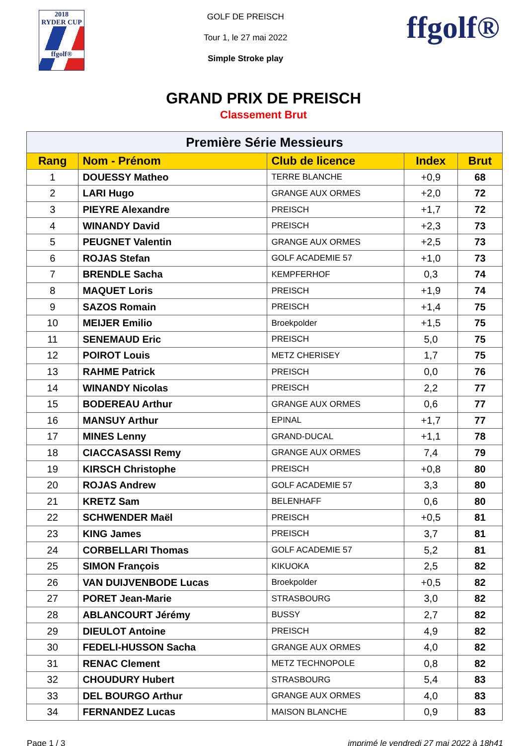2018
RYDER CUP
ffgolf®
GOLF DE PREISCH
Tour 1, le 27 mai 2022
Simple Stroke play
ffgolf®
GRAND PRIX DE PREISCH
Classement Brut
| Première Série Messieurs | | | | |
| --- | --- | --- | --- | --- |
| Rang | Nom - Prénom | Club de licence | Index | Brut |
| 1 | DOUESSY Matheo | TERRE BLANCHE | +0,9 | 68 |
| 2 | LARI Hugo | GRANGE AUX ORMES | +2,0 | 72 |
| 3 | PIEYRE Alexandre | PREISCH | +1,7 | 72 |
| 4 | WINANDY David | PREISCH | +2,3 | 73 |
| 5 | PEUGNET Valentin | GRANGE AUX ORMES | +2,5 | 73 |
| 6 | ROJAS Stefan | GOLF ACADEMIE 57 | +1,0 | 73 |
| 7 | BRENDLE Sacha | KEMPFERHOF | 0,3 | 74 |
| 8 | MAQUET Loris | PREISCH | +1,9 | 74 |
| 9 | SAZOS Romain | PREISCH | +1,4 | 75 |
| 10 | MEIJER Emilio | Broekpolder | +1,5 | 75 |
| 11 | SENEMAUD Eric | PREISCH | 5,0 | 75 |
| 12 | POIROT Louis | METZ CHERISEY | 1,7 | 75 |
| 13 | RAHME Patrick | PREISCH | 0,0 | 76 |
| 14 | WINANDY Nicolas | PREISCH | 2,2 | 77 |
| 15 | BODEREAU Arthur | GRANGE AUX ORMES | 0,6 | 77 |
| 16 | MANSUY Arthur | EPINAL | +1,7 | 77 |
| 17 | MINES Lenny | GRAND-DUCAL | +1,1 | 78 |
| 18 | CIACCASASSI Remy | GRANGE AUX ORMES | 7,4 | 79 |
| 19 | KIRSCH Christophe | PREISCH | +0,8 | 80 |
| 20 | ROJAS Andrew | GOLF ACADEMIE 57 | 3,3 | 80 |
| 21 | KRETZ Sam | BELENHAFF | 0,6 | 80 |
| 22 | SCHWENDER Maël | PREISCH | +0,5 | 81 |
| 23 | KING James | PREISCH | 3,7 | 81 |
| 24 | CORBELLARI Thomas | GOLF ACADEMIE 57 | 5,2 | 81 |
| 25 | SIMON François | KIKUOKA | 2,5 | 82 |
| 26 | VAN DUIJVENBODE Lucas | Broekpolder | +0,5 | 82 |
| 27 | PORET Jean-Marie | STRASBOURG | 3,0 | 82 |
| 28 | ABLANCOURT Jérémy | BUSSY | 2,7 | 82 |
| 29 | DIEULOT Antoine | PREISCH | 4,9 | 82 |
| 30 | FEDELI-HUSSON Sacha | GRANGE AUX ORMES | 4,0 | 82 |
| 31 | RENAC Clement | METZ TECHNOPOLE | 0,8 | 82 |
| 32 | CHOUDURY Hubert | STRASBOURG | 5,4 | 83 |
| 33 | DEL BOURGO Arthur | GRANGE AUX ORMES | 4,0 | 83 |
| 34 | FERNANDEZ Lucas | MAISON BLANCHE | 0,9 | 83 |
Page 1 / 3 imprimé le vendredi 27 mai 2022 à 18h41